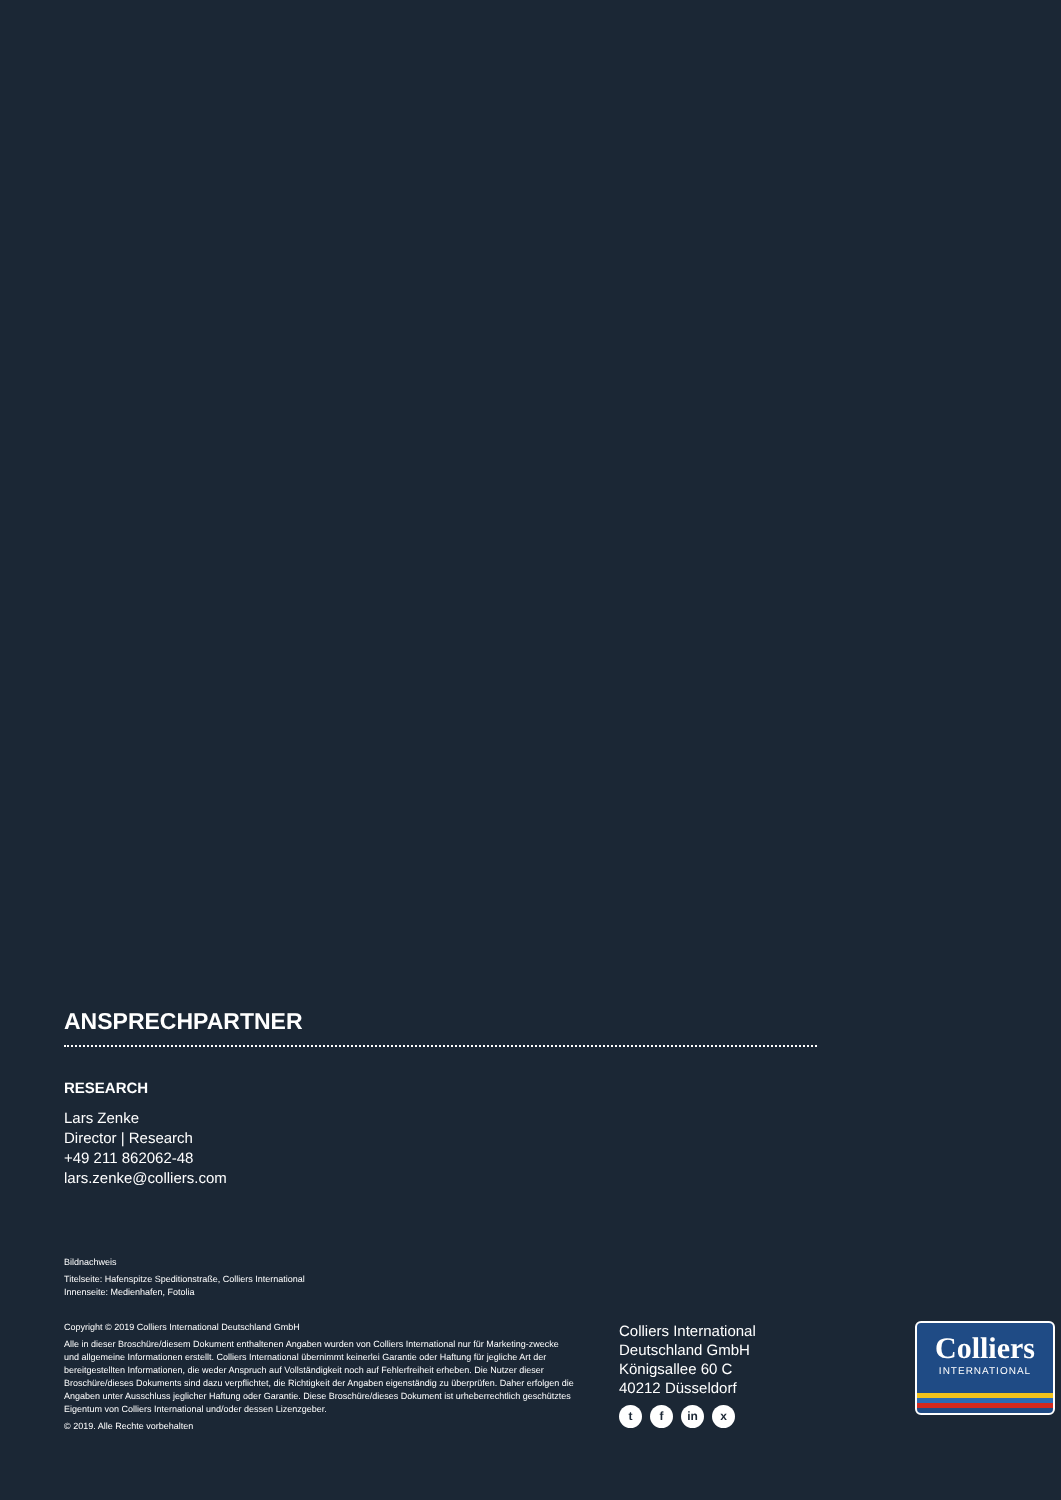ANSPRECHPARTNER
RESEARCH
Lars Zenke
Director | Research
+49 211 862062-48
lars.zenke@colliers.com
Bildnachweis
Titelseite: Hafenspitze Speditionstraße, Colliers International
Innenseite: Medienhafen, Fotolia
Copyright © 2019 Colliers International Deutschland GmbH
Alle in dieser Broschüre/diesem Dokument enthaltenen Angaben wurden von Colliers International nur für Marketing-zwecke und allgemeine Informationen erstellt. Colliers International übernimmt keinerlei Garantie oder Haftung für jegliche Art der bereitgestellten Informationen, die weder Anspruch auf Vollständigkeit noch auf Fehlerfreiheit erheben. Die Nutzer dieser Broschüre/dieses Dokuments sind dazu verpflichtet, die Richtigkeit der Angaben eigenständig zu überprüfen. Daher erfolgen die Angaben unter Ausschluss jeglicher Haftung oder Garantie. Diese Broschüre/dieses Dokument ist urheberrechtlich geschütztes Eigentum von Colliers International und/oder dessen Lizenzgeber.
© 2019. Alle Rechte vorbehalten
Colliers International
Deutschland GmbH
Königsallee 60 C
40212 Düsseldorf
tf in x
Colliers
INTERNATIONAL